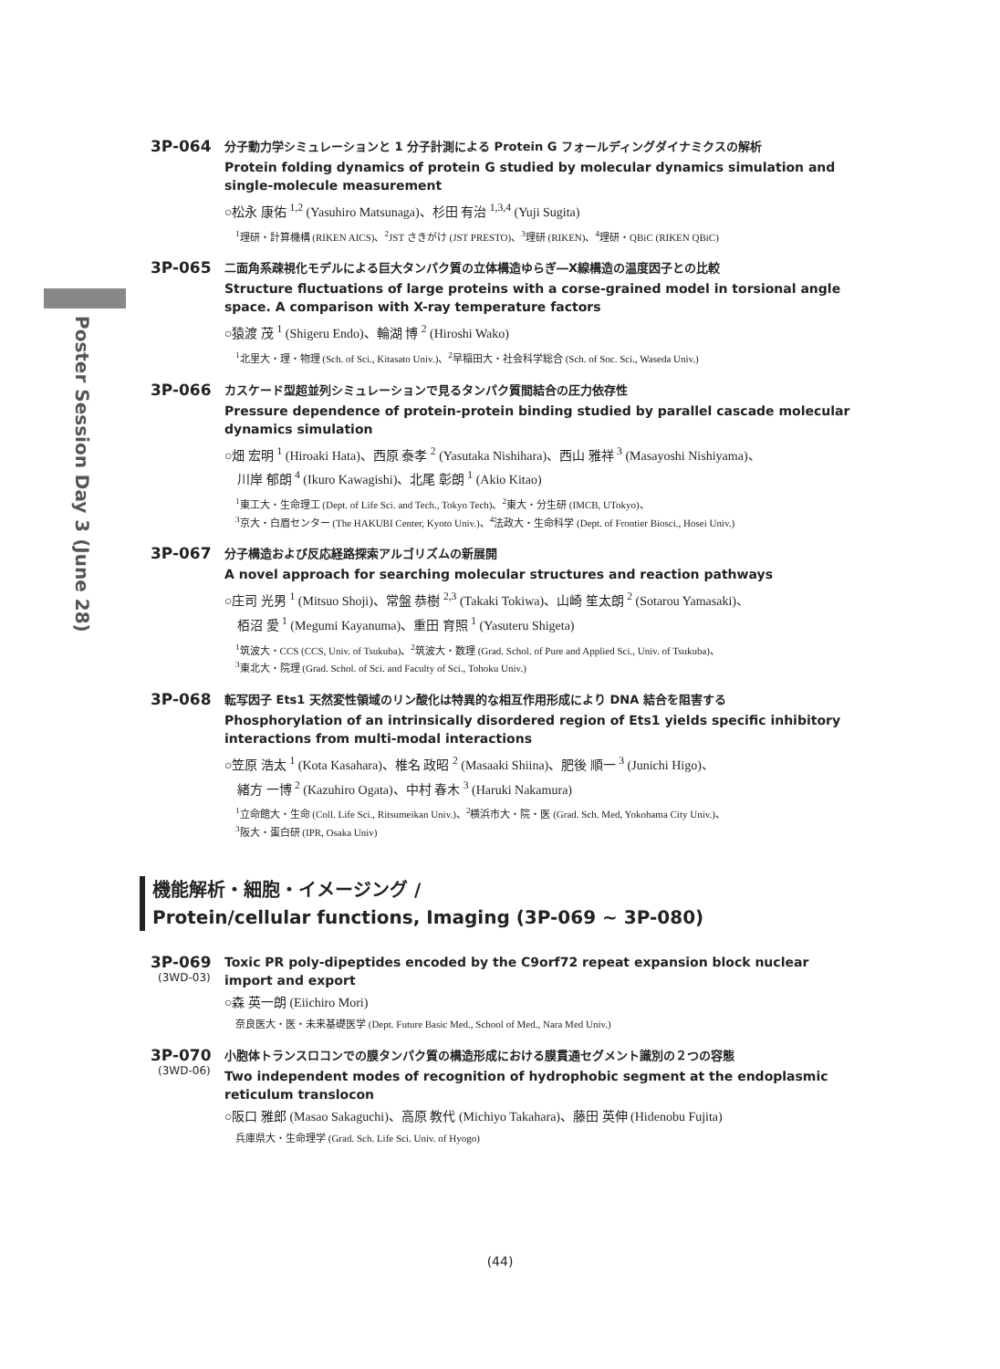Poster Session Day 3 (June 28)
3P-064
分子動力学シミュレーションと 1 分子計測による Protein G フォールディングダイナミクスの解析
Protein folding dynamics of protein G studied by molecular dynamics simulation and single-molecule measurement
○松永 康佑 <sup>1,2</sup> (Yasuhiro Matsunaga)、杉田 有治 <sup>1,3,4</sup> (Yuji Sugita)
<sup>1</sup> 理研・計算機構 (RIKEN AICS)、<sup>2</sup>JST さきがけ (JST PRESTO)、<sup>3</sup>理研 (RIKEN)、<sup>4</sup>理研・QBiC (RIKEN QBiC)
3P-065
二面角系疎視化モデルによる巨大タンパク質の立体構造ゆらぎ―X線構造の温度因子との比較
Structure fluctuations of large proteins with a corse-grained model in torsional angle space. A comparison with X-ray temperature factors
○猿渡 茂 <sup>1</sup> (Shigeru Endo)、輪湖 博 <sup>2</sup> (Hiroshi Wako)
<sup>1</sup> 北里大・理・物理 (Sch. of Sci., Kitasato Univ.)、<sup>2</sup>早稲田大・社会科学総合 (Sch. of Soc. Sci., Waseda Univ.)
3P-066
カスケード型超並列シミュレーションで見るタンパク質間結合の圧力依存性
Pressure dependence of protein-protein binding studied by parallel cascade molecular dynamics simulation
○畑 宏明 <sup>1</sup> (Hiroaki Hata)、西原 泰孝 <sup>2</sup> (Yasutaka Nishihara)、西山 雅祥 <sup>3</sup> (Masayoshi Nishiyama)、
川岸 郁朗 <sup>4</sup> (Ikuro Kawagishi)、北尾 彰朗 <sup>1</sup> (Akio Kitao)
<sup>1</sup> 東工大・生命理工 (Dept. of Life Sci. and Tech., Tokyo Tech)、<sup>2</sup>東大・分生研 (IMCB, UTokyo)、
<sup>3</sup> 京大・白眉センター (The HAKUBI Center, Kyoto Univ.)、<sup>4</sup>法政大・生命科学 (Dept. of Frontier Biosci., Hosei Univ.)
3P-067
分子構造および反応経路探索アルゴリズムの新展開
A novel approach for searching molecular structures and reaction pathways
○庄司 光男 <sup>1</sup> (Mitsuo Shoji)、常盤 恭樹 <sup>2,3</sup> (Takaki Tokiwa)、山崎 笙太朗 <sup>2</sup> (Sotarou Yamasaki)、
栢沼 愛 <sup>1</sup> (Megumi Kayanuma)、重田 育照 <sup>1</sup> (Yasuteru Shigeta)
<sup>1</sup> 筑波大・CCS (CCS, Univ. of Tsukuba)、<sup>2</sup>筑波大・数理 (Grad. Schol. of Pure and Applied Sci., Univ. of Tsukuba)、
<sup>3</sup> 東北大・院理 (Grad. Schol. of Sci. and Faculty of Sci., Tohoku Univ.)
3P-068
転写因子 Ets1 天然変性領域のリン酸化は特異的な相互作用形成により DNA 結合を阻害する
Phosphorylation of an intrinsically disordered region of Ets1 yields specific inhibitory interactions from multi-modal interactions
○笠原 浩太 <sup>1</sup> (Kota Kasahara)、椎名 政昭 <sup>2</sup> (Masaaki Shiina)、肥後 順一 <sup>3</sup> (Junichi Higo)、
緒方 一博 <sup>2</sup> (Kazuhiro Ogata)、中村 春木 <sup>3</sup> (Haruki Nakamura)
<sup>1</sup> 立命館大・生命 (Coll. Life Sci., Ritsumeikan Univ.)、<sup>2</sup>横浜市大・院・医 (Grad. Sch. Med, Yokohama City Univ.)、
<sup>3</sup> 阪大・蛋白研 (IPR, Osaka Univ)
機能解析・細胞・イメージング /
Protein/cellular functions, Imaging (3P-069 ~ 3P-080)
3P-069
(3WD-03)
Toxic PR poly-dipeptides encoded by the C9orf72 repeat expansion block nuclear import and export
○森 英一朗 (Eiichiro Mori)
奈良医大・医・未来基礎医学 (Dept. Future Basic Med., School of Med., Nara Med Univ.)
3P-070
(3WD-06)
小胞体トランスロコンでの膜タンパク質の構造形成における膜貫通セグメント識別の２つの容態
Two independent modes of recognition of hydrophobic segment at the endoplasmic reticulum translocon
○阪口 雅郎 (Masao Sakaguchi)、高原 教代 (Michiyo Takahara)、藤田 英伸 (Hidenobu Fujita)
兵庫県大・生命理学 (Grad. Sch. Life Sci. Univ. of Hyogo)
(44)